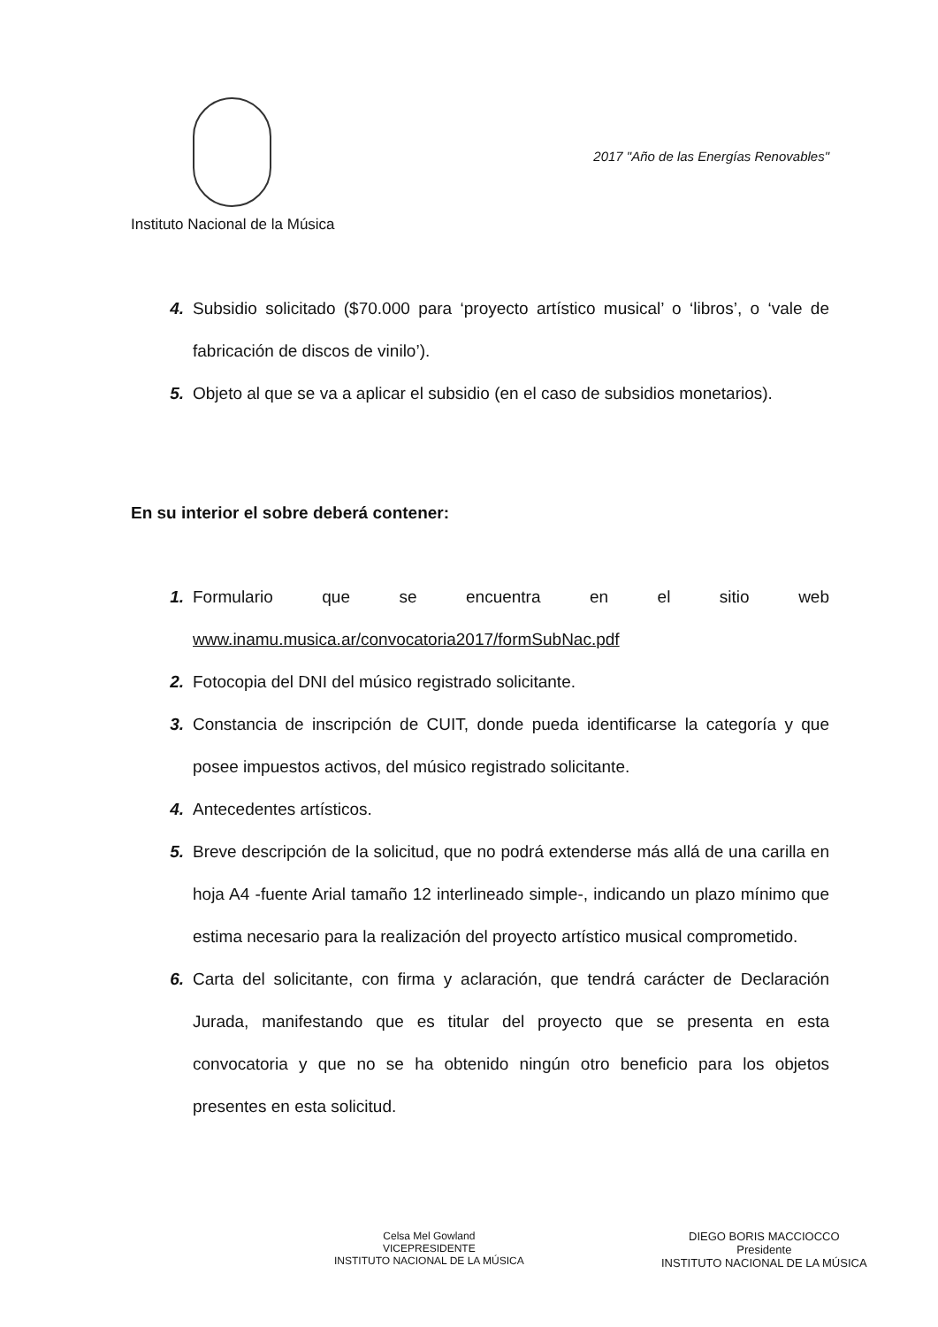2017 "Año de las Energías Renovables"
Instituto Nacional de la Música
4. Subsidio solicitado ($70.000 para ‘proyecto artístico musical’ o ‘libros’, o ‘vale de fabricación de discos de vinilo’).
5. Objeto al que se va a aplicar el subsidio (en el caso de subsidios monetarios).
En su interior el sobre deberá contener:
1. Formulario que se encuentra en el sitio web www.inamu.musica.ar/convocatoria2017/formSubNac.pdf
2. Fotocopia del DNI del músico registrado solicitante.
3. Constancia de inscripción de CUIT, donde pueda identificarse la categoría y que posee impuestos activos, del músico registrado solicitante.
4. Antecedentes artísticos.
5. Breve descripción de la solicitud, que no podrá extenderse más allá de una carilla en hoja A4 -fuente Arial tamaño 12 interlineado simple-, indicando un plazo mínimo que estima necesario para la realización del proyecto artístico musical comprometido.
6. Carta del solicitante, con firma y aclaración, que tendrá carácter de Declaración Jurada, manifestando que es titular del proyecto que se presenta en esta convocatoria y que no se ha obtenido ningún otro beneficio para los objetos presentes en esta solicitud.
Celsa Mel Gowland
VICEPRESIDENTE
INSTITUTO NACIONAL DE LA MÚSICA
DIEGO BORIS MACCIOCCO
Presidente
INSTITUTO NACIONAL DE LA MÚSICA